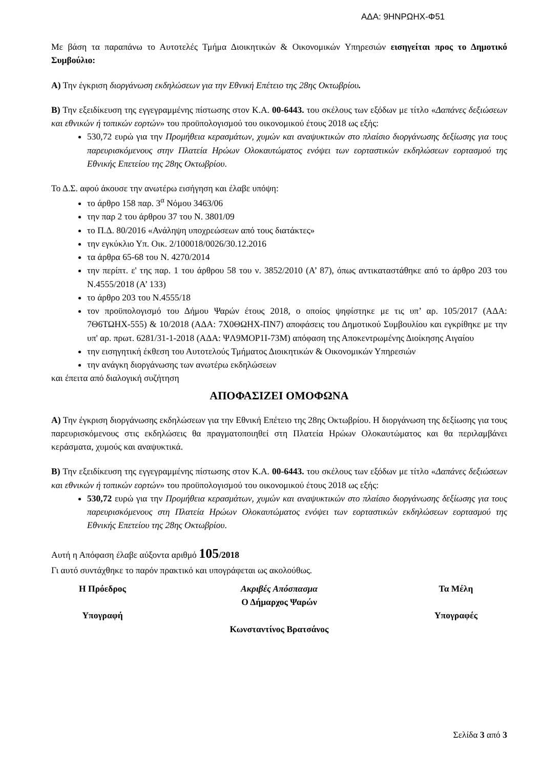ΑΔΑ: 9ΗΝΡΩΗΧ-Φ51
Με βάση τα παραπάνω το Αυτοτελές Τμήμα Διοικητικών & Οικονομικών Υπηρεσιών εισηγείται προς το Δημοτικό Συμβούλιο:
Α) Την έγκριση διοργάνωση εκδηλώσεων για την Εθνική Επέτειο της 28ης Οκτωβρίου.
Β) Την εξειδίκευση της εγγεγραμμένης πίστωσης στον Κ.Α. 00-6443. του σκέλους των εξόδων με τίτλο «Δαπάνες δεξιώσεων και εθνικών ή τοπικών εορτών» του προϋπολογισμού του οικονομικού έτους 2018 ως εξής:
530,72 ευρώ για την Προμήθεια κερασμάτων, χυμών και αναψυκτικών στο πλαίσιο διοργάνωσης δεξίωσης για τους παρευρισκόμενους στην Πλατεία Ηρώων Ολοκαυτώματος ενόψει των εορταστικών εκδηλώσεων εορτασμού της Εθνικής Επετείου της 28ης Οκτωβρίου.
Το Δ.Σ. αφού άκουσε την ανωτέρω εισήγηση και έλαβε υπόψη:
το άρθρο 158 παρ. 3<sup>α</sup> Νόμου 3463/06
την παρ 2 του άρθρου 37 του Ν. 3801/09
το Π.Δ. 80/2016 «Ανάληψη υποχρεώσεων από τους διατάκτες»
την εγκύκλιο Υπ. Οικ. 2/100018/0026/30.12.2016
τα άρθρα 65-68 του Ν. 4270/2014
την περίπτ. ε' της παρ. 1 του άρθρου 58 του ν. 3852/2010 (Α’ 87), όπως αντικαταστάθηκε από το άρθρο 203 του Ν.4555/2018 (Α’ 133)
το άρθρο 203 του Ν.4555/18
τον προϋπολογισμό του Δήμου Ψαρών έτους 2018, ο οποίος ψηφίστηκε με τις υπ’ αρ. 105/2017 (ΑΔΑ: 7Θ6ΤΩΗΧ-555) & 10/2018 (ΑΔΑ: 7Χ0ΘΩΗΧ-ΠΝ7) αποφάσεις του Δημοτικού Συμβουλίου και εγκρίθηκε με την υπ' αρ. πρωτ. 6281/31-1-2018 (ΑΔΑ: ΨΛ9ΜΟΡ1Ι-73Μ) απόφαση της Αποκεντρωμένης Διοίκησης Αιγαίου
την εισηγητική έκθεση του Αυτοτελούς Τμήματος Διοικητικών & Οικονομικών Υπηρεσιών
την ανάγκη διοργάνωσης των ανωτέρω εκδηλώσεων
και έπειτα από διαλογική συζήτηση
ΑΠΟΦΑΣΙΖΕΙ ΟΜΟΦΩΝΑ
Α) Την έγκριση διοργάνωσης εκδηλώσεων για την Εθνική Επέτειο της 28ης Οκτωβρίου. Η διοργάνωση της δεξίωσης για τους παρευρισκόμενους στις εκδηλώσεις θα πραγματοποιηθεί στη Πλατεία Ηρώων Ολοκαυτώματος και θα περιλαμβάνει κεράσματα, χυμούς και αναψυκτικά.
Β) Την εξειδίκευση της εγγεγραμμένης πίστωσης στον Κ.Α. 00-6443. του σκέλους των εξόδων με τίτλο «Δαπάνες δεξιώσεων και εθνικών ή τοπικών εορτών» του προϋπολογισμού του οικονομικού έτους 2018 ως εξής:
530,72 ευρώ για την Προμήθεια κερασμάτων, χυμών και αναψυκτικών στο πλαίσιο διοργάνωσης δεξίωσης για τους παρευρισκόμενους στη Πλατεία Ηρώων Ολοκαυτώματος ενόψει των εορταστικών εκδηλώσεων εορτασμού της Εθνικής Επετείου της 28ης Οκτωβρίου.
Αυτή η Απόφαση έλαβε αύξοντα αριθμό 105/2018
Γι αυτό συντάχθηκε το παρόν πρακτικό και υπογράφεται ως ακολούθως.
Η Πρόεδρος
Υπογραφή
Ακριβές Απόσπασμα
Ο Δήμαρχος Ψαρών
Κωνσταντίνος Βρατσάνος
Τα Μέλη
Υπογραφές
Σελίδα 3 από 3